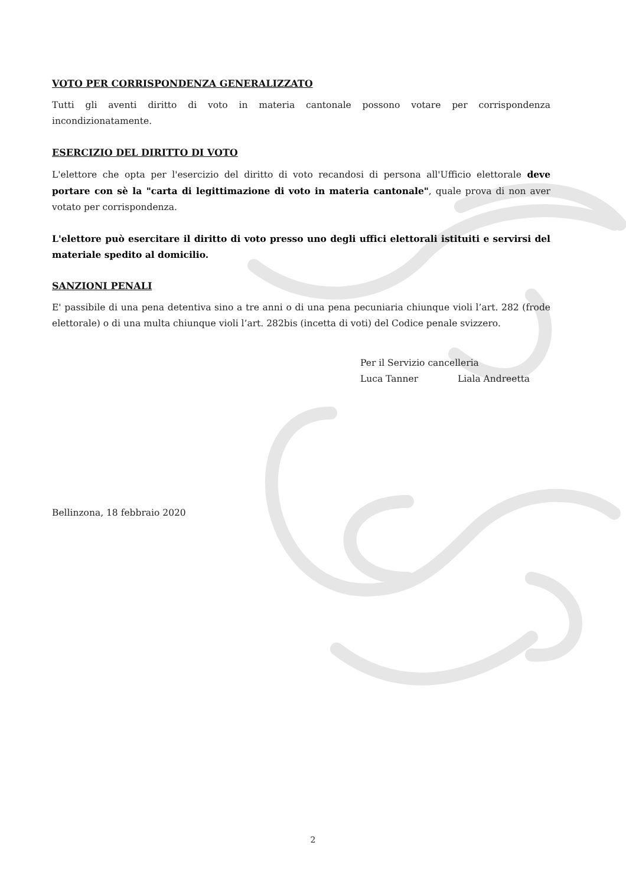VOTO PER CORRISPONDENZA GENERALIZZATO
Tutti gli aventi diritto di voto in materia cantonale possono votare per corrispondenza incondizionatamente.
ESERCIZIO DEL DIRITTO DI VOTO
L'elettore che opta per l'esercizio del diritto di voto recandosi di persona all'Ufficio elettorale deve portare con sè la "carta di legittimazione di voto in materia cantonale", quale prova di non aver votato per corrispondenza.
L'elettore può esercitare il diritto di voto presso uno degli uffici elettorali istituiti e servirsi del materiale spedito al domicilio.
SANZIONI PENALI
E' passibile di una pena detentiva sino a tre anni o di una pena pecuniaria chiunque violi l’art. 282 (frode elettorale) o di una multa chiunque violi l’art. 282bis (incetta di voti) del Codice penale svizzero.
Per il Servizio cancelleria
Luca Tanner Liala Andreetta
Bellinzona, 18 febbraio 2020
2